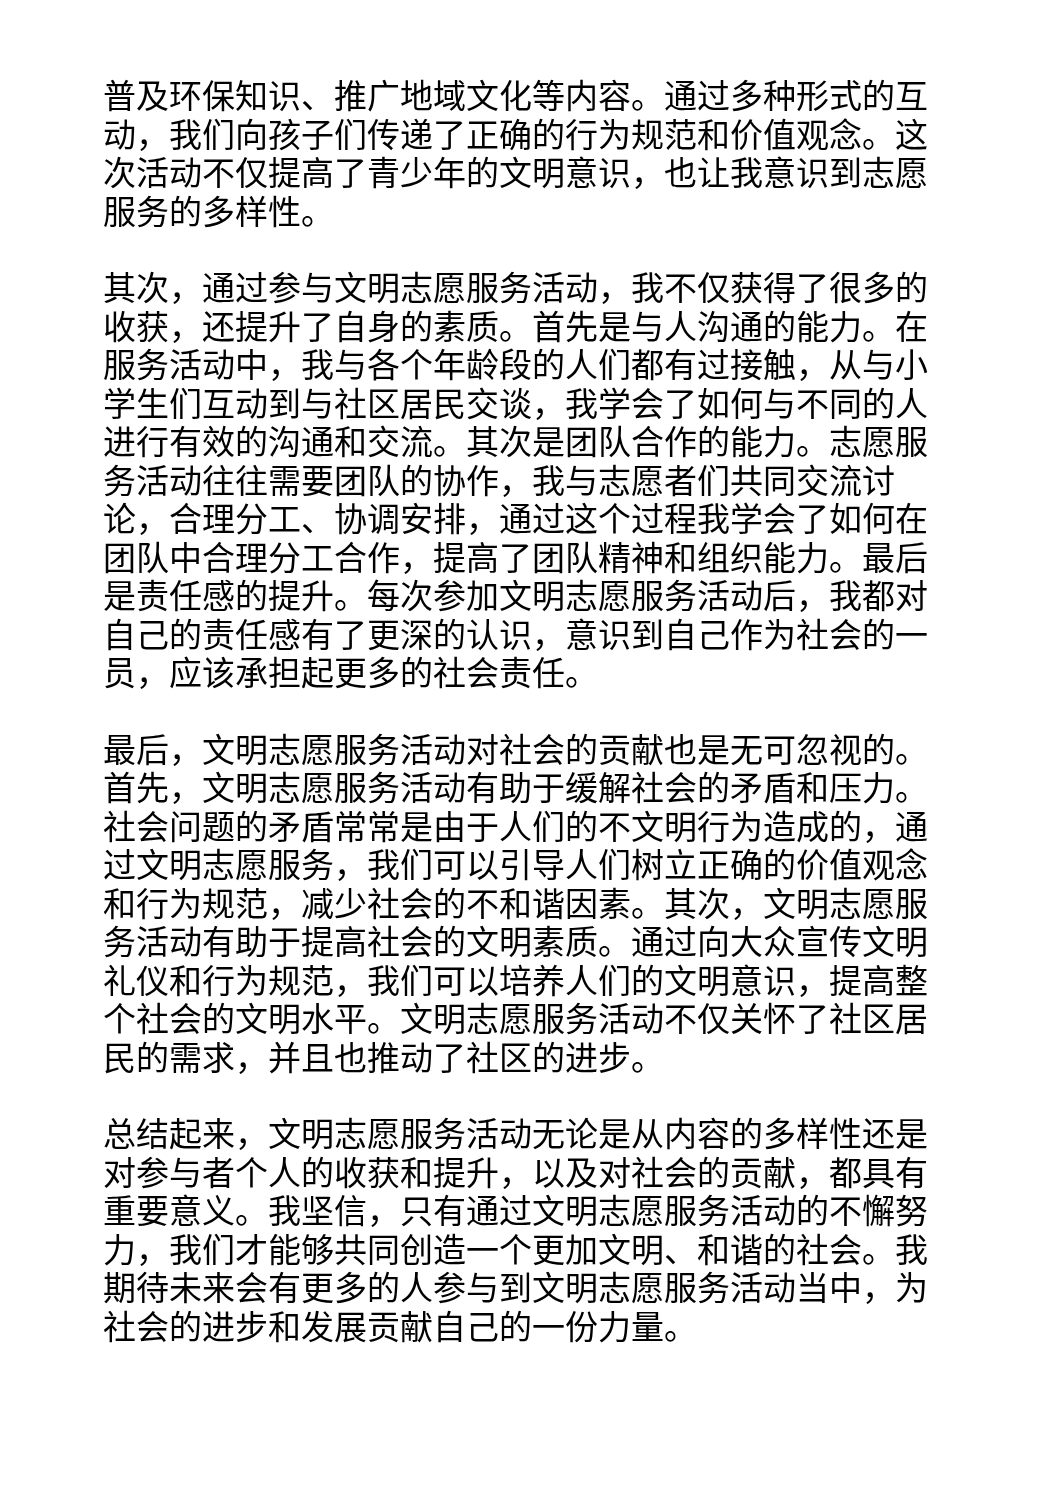普及环保知识、推广地域文化等内容。通过多种形式的互动，我们向孩子们传递了正确的行为规范和价值观念。这次活动不仅提高了青少年的文明意识，也让我意识到志愿服务的多样性。
其次，通过参与文明志愿服务活动，我不仅获得了很多的收获，还提升了自身的素质。首先是与人沟通的能力。在服务活动中，我与各个年龄段的人们都有过接触，从与小学生们互动到与社区居民交谈，我学会了如何与不同的人进行有效的沟通和交流。其次是团队合作的能力。志愿服务活动往往需要团队的协作，我与志愿者们共同交流讨论，合理分工、协调安排，通过这个过程我学会了如何在团队中合理分工合作，提高了团队精神和组织能力。最后是责任感的提升。每次参加文明志愿服务活动后，我都对自己的责任感有了更深的认识，意识到自己作为社会的一员，应该承担起更多的社会责任。
最后，文明志愿服务活动对社会的贡献也是无可忽视的。首先，文明志愿服务活动有助于缓解社会的矛盾和压力。社会问题的矛盾常常是由于人们的不文明行为造成的，通过文明志愿服务，我们可以引导人们树立正确的价值观念和行为规范，减少社会的不和谐因素。其次，文明志愿服务活动有助于提高社会的文明素质。通过向大众宣传文明礼仪和行为规范，我们可以培养人们的文明意识，提高整个社会的文明水平。文明志愿服务活动不仅关怀了社区居民的需求，并且也推动了社区的进步。
总结起来，文明志愿服务活动无论是从内容的多样性还是对参与者个人的收获和提升，以及对社会的贡献，都具有重要意义。我坚信，只有通过文明志愿服务活动的不懈努力，我们才能够共同创造一个更加文明、和谐的社会。我期待未来会有更多的人参与到文明志愿服务活动当中，为社会的进步和发展贡献自己的一份力量。